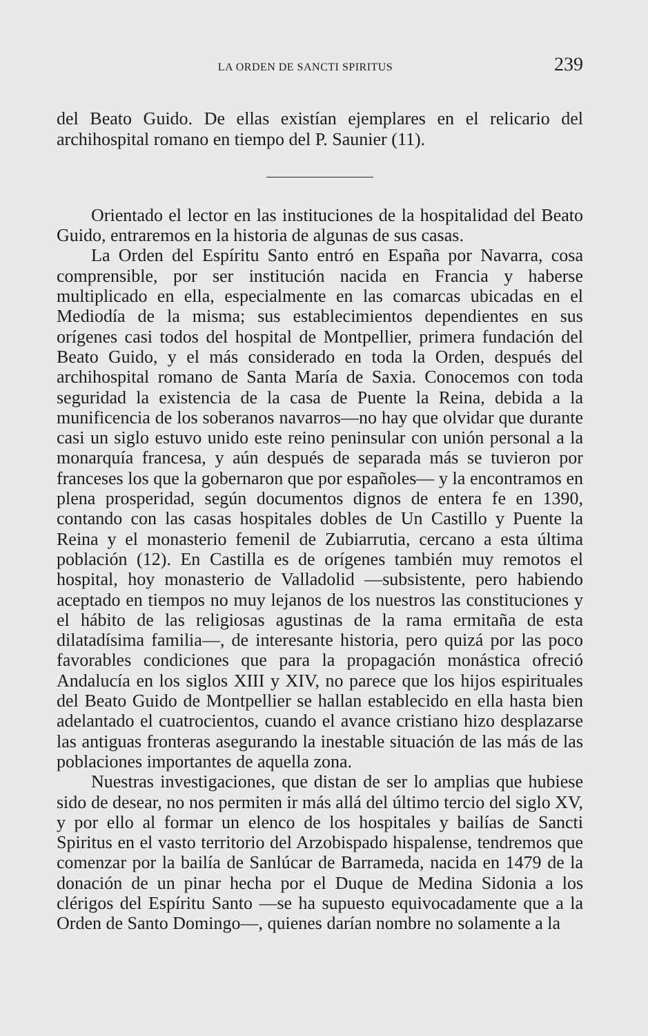LA ORDEN DE SANCTI SPIRITUS 239
del Beato Guido. De ellas existían ejemplares en el relicario del archihospital romano en tiempo del P. Saunier (11).
Orientado el lector en las instituciones de la hospitalidad del Beato Guido, entraremos en la historia de algunas de sus casas.
La Orden del Espíritu Santo entró en España por Navarra, cosa comprensible, por ser institución nacida en Francia y haberse multiplicado en ella, especialmente en las comarcas ubicadas en el Mediodía de la misma; sus establecimientos dependientes en sus orígenes casi todos del hospital de Montpellier, primera fundación del Beato Guido, y el más considerado en toda la Orden, después del archihospital romano de Santa María de Saxia. Conocemos con toda seguridad la existencia de la casa de Puente la Reina, debida a la munificencia de los soberanos navarros—no hay que olvidar que durante casi un siglo estuvo unido este reino peninsular con unión personal a la monarquía francesa, y aún después de separada más se tuvieron por franceses los que la gobernaron que por españoles— y la encontramos en plena prosperidad, según documentos dignos de entera fe en 1390, contando con las casas hospitales dobles de Un Castillo y Puente la Reina y el monasterio femenil de Zubiarrutia, cercano a esta última población (12). En Castilla es de orígenes también muy remotos el hospital, hoy monasterio de Valladolid —subsistente, pero habiendo aceptado en tiempos no muy lejanos de los nuestros las constituciones y el hábito de las religiosas agustinas de la rama ermitaña de esta dilatadísima familia—, de interesante historia, pero quizá por las poco favorables condiciones que para la propagación monástica ofreció Andalucía en los siglos XIII y XIV, no parece que los hijos espirituales del Beato Guido de Montpellier se hallan establecido en ella hasta bien adelantado el cuatrocientos, cuando el avance cristiano hizo desplazarse las antiguas fronteras asegurando la inestable situación de las más de las poblaciones importantes de aquella zona.
Nuestras investigaciones, que distan de ser lo amplias que hubiese sido de desear, no nos permiten ir más allá del último tercio del siglo XV, y por ello al formar un elenco de los hospitales y bailías de Sancti Spiritus en el vasto territorio del Arzobispado hispalense, tendremos que comenzar por la bailía de Sanlúcar de Barrameda, nacida en 1479 de la donación de un pinar hecha por el Duque de Medina Sidonia a los clérigos del Espíritu Santo —se ha supuesto equivocadamente que a la Orden de Santo Domingo—, quienes darían nombre no solamente a la